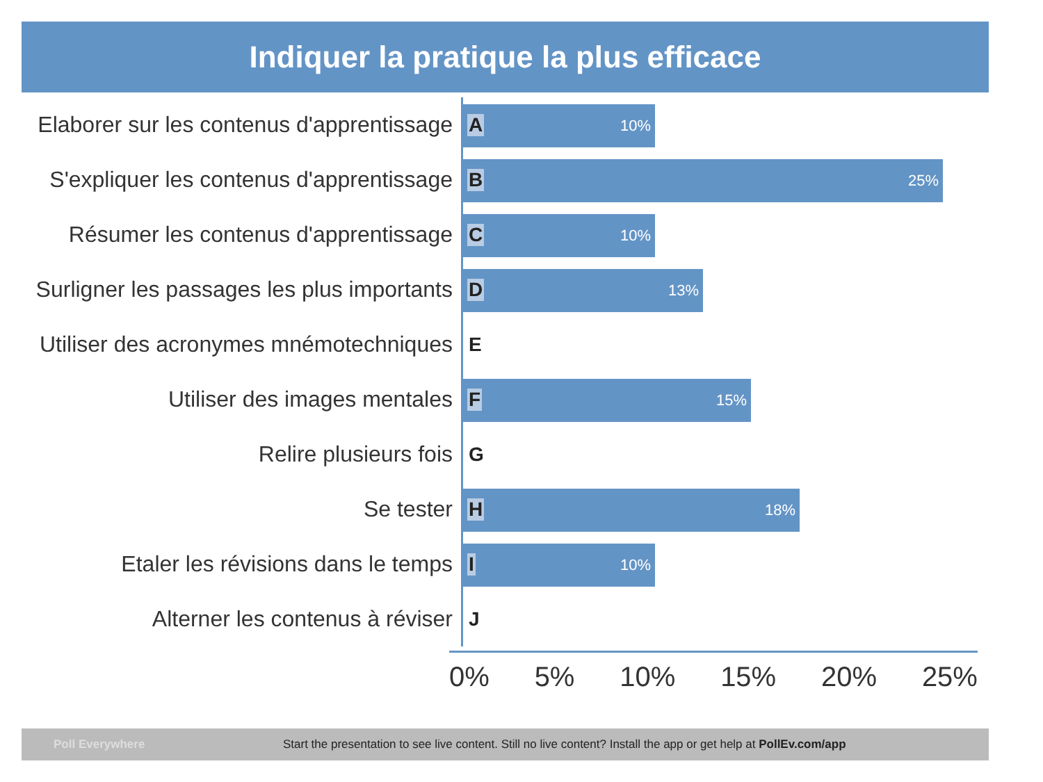Indiquer la pratique la plus efficace
Elaborer sur les contenus d'apprentissage
10%
A
S'expliquer les contenus d'apprentissage
25%
B
Résumer les contenus d'apprentissage
10%
C
Surligner les passages les plus importants
13%
D
Utiliser des acronymes mnémotechniques
E
Utiliser des images mentales
15%
F
Relire plusieurs fois
G
Se tester
18%
H
Etaler les révisions dans le temps
10%
I
Alterner les contenus à réviser
J
0% 5% 10% 15% 20% 25%
Poll Everywhere Start the presentation to see live content. Still no live content? Install the app or get help at PollEv.com/app